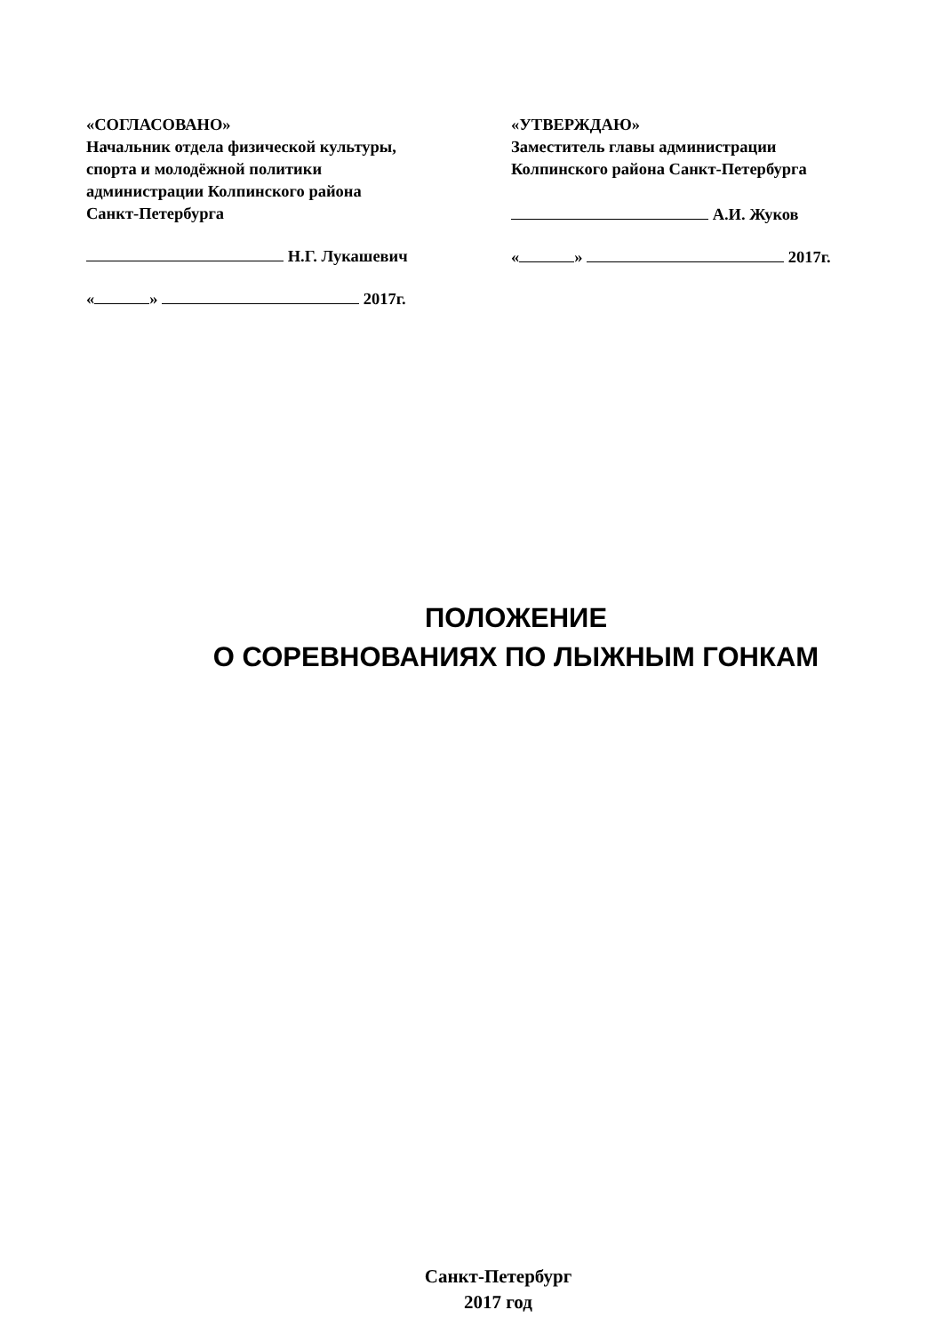«СОГЛАСОВАНО»
Начальник отдела физической культуры,
спорта и молодёжной политики
администрации Колпинского района
Санкт-Петербурга
Н.Г. Лукашевич
« » 2017г.
«УТВЕРЖДАЮ»
Заместитель главы администрации
Колпинского района Санкт-Петербурга
А.И. Жуков
« » 2017г.
ПОЛОЖЕНИЕ
О СОРЕВНОВАНИЯХ ПО ЛЫЖНЫМ ГОНКАМ
Санкт-Петербург
2017 год